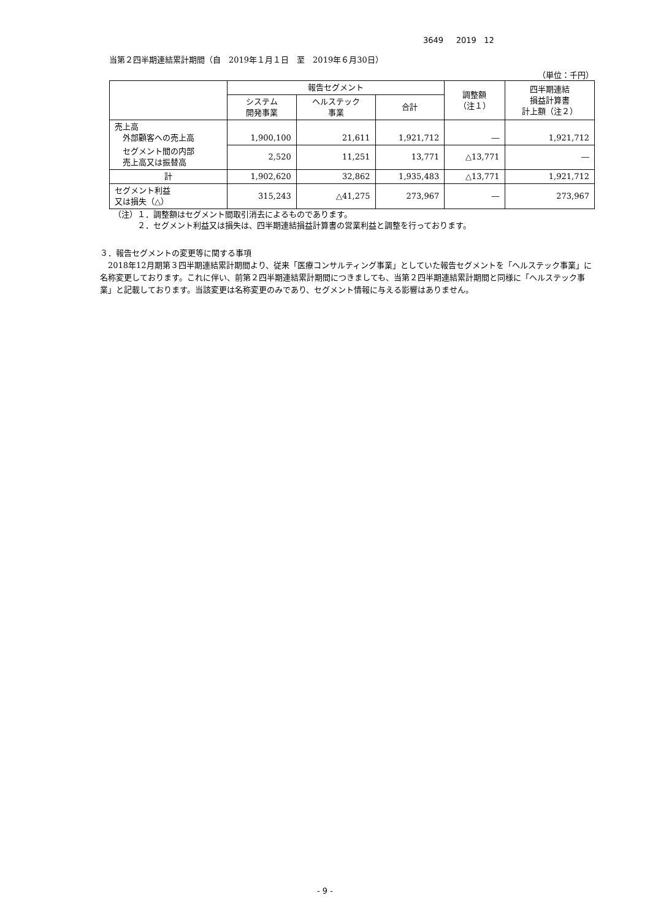3649 2019 12
当第２四半期連結累計期間（自　2019年１月１日　至　2019年６月30日）
（単位：千円）
| | 報告セグメント | | | 調整額 （注１） | 四半期連結 損益計算書 計上額（注２） |
| --- | --- | --- | --- | --- | --- |
| | システム 開発事業 | ヘルステック 事業 | 合計 | | |
| 売上高 外部顧客への売上高 | 1,900,100 | 21,611 | 1,921,712 | ― | 1,921,712 |
| セグメント間の内部 売上高又は振替高 | 2,520 | 11,251 | 13,771 | △13,771 | ― |
| 計 | 1,902,620 | 32,862 | 1,935,483 | △13,771 | 1,921,712 |
| セグメント利益 又は損失（△） | 315,243 | △41,275 | 273,967 | ― | 273,967 |
（注）１．調整額はセグメント間取引消去によるものであります。
　　　２．セグメント利益又は損失は、四半期連結損益計算書の営業利益と調整を行っております。
３．報告セグメントの変更等に関する事項
　2018年12月期第３四半期連結累計期間より、従来「医療コンサルティング事業」としていた報告セグメントを「ヘルステック事業」に名称変更しております。これに伴い、前第２四半期連結累計期間につきましても、当第２四半期連結累計期間と同様に「ヘルステック事業」と記載しております。当該変更は名称変更のみであり、セグメント情報に与える影響はありません。
- 9 -